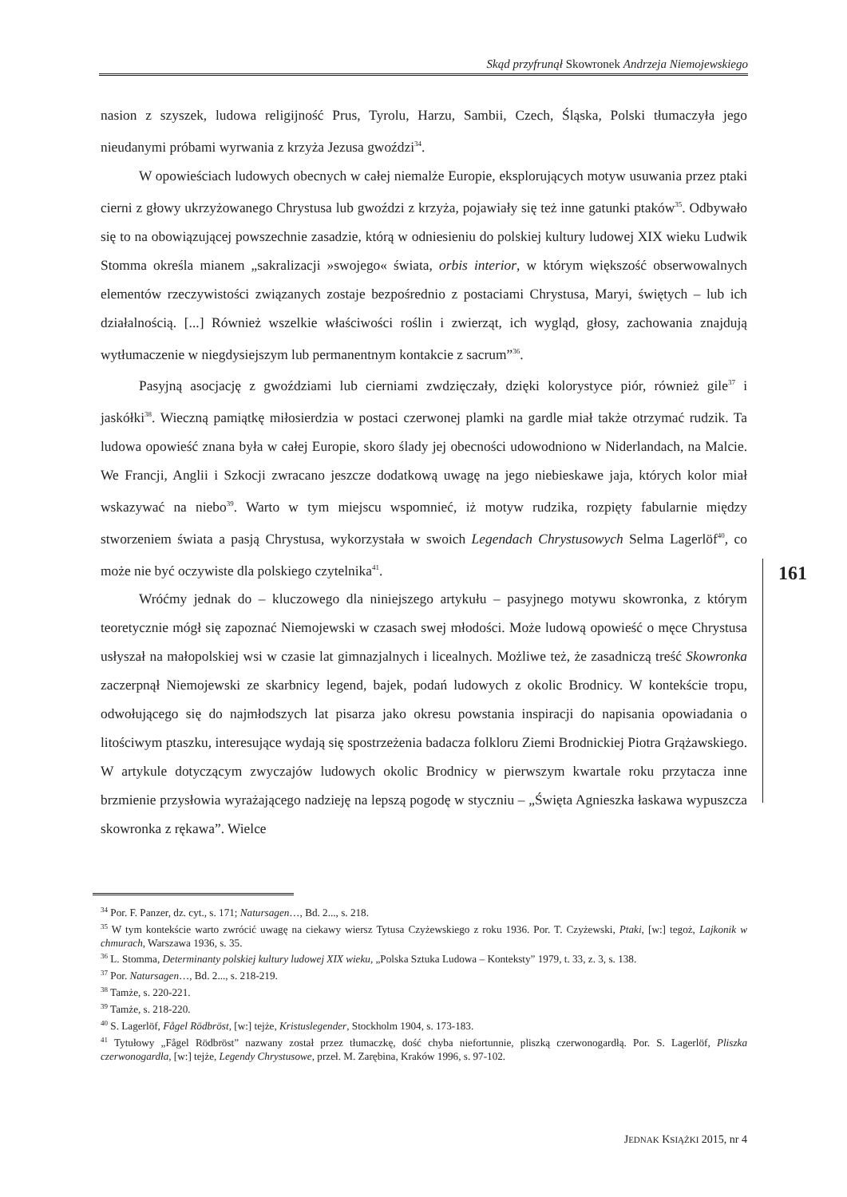Skąd przyfrunął Skowronek Andrzeja Niemojewskiego
nasion z szyszek, ludowa religijność Prus, Tyrolu, Harzu, Sambii, Czech, Śląska, Polski tłumaczyła jego nieudanymi próbami wyrwania z krzyża Jezusa gwoździ<sup>34</sup>.
W opowieściach ludowych obecnych w całej niemalże Europie, eksplorujących motyw usuwania przez ptaki cierni z głowy ukrzyżowanego Chrystusa lub gwoździ z krzyża, pojawiały się też inne gatunki ptaków<sup>35</sup>. Odbywało się to na obowiązującej powszechnie zasadzie, którą w odniesieniu do polskiej kultury ludowej XIX wieku Ludwik Stomma określa mianem „sakralizacji »swojego« świata, orbis interior, w którym większość obserwowalnych elementów rzeczywistości związanych zostaje bezpośrednio z postaciami Chrystusa, Maryi, świętych – lub ich działalnością. [...] Również wszelkie właściwości roślin i zwierząt, ich wygląd, głosy, zachowania znajdują wytłumaczenie w niegdysiejszym lub permanentnym kontakcie z sacrum”<sup>36</sup>.
Pasyjną asocjację z gwoździami lub cierniami zwdzięczały, dzięki kolorystyce piór, również gile<sup>37</sup> i jaskółki<sup>38</sup>. Wieczną pamiątkę miłosierdzia w postaci czerwonej plamki na gardle miał także otrzymać rudzik. Ta ludowa opowieść znana była w całej Europie, skoro ślady jej obecności udowodniono w Niderlandach, na Malcie. We Francji, Anglii i Szkocji zwracano jeszcze dodatkową uwagę na jego niebieskawe jaja, których kolor miał wskazywać na niebo<sup>39</sup>. Warto w tym miejscu wspomnieć, iż motyw rudzika, rozpięty fabularnie między stworzeniem świata a pasją Chrystusa, wykorzystała w swoich Legendach Chrystusowych Selma Lagerlöf<sup>40</sup>, co może nie być oczywiste dla polskiego czytelnika<sup>41</sup>.
Wróćmy jednak do – kluczowego dla niniejszego artykułu – pasyjnego motywu skowronka, z którym teoretycznie mógł się zapoznać Niemojewski w czasach swej młodości. Może ludową opowieść o męce Chrystusa usłyszał na małopolskiej wsi w czasie lat gimnazjalnych i licealnych. Możliwe też, że zasadniczą treść Skowronka zaczerpnął Niemojewski ze skarbnicy legend, bajek, podań ludowych z okolic Brodnicy. W kontekście tropu, odwołującego się do najmłodszych lat pisarza jako okresu powstania inspiracji do napisania opowiadania o litościwym ptaszku, interesujące wydają się spostrzeżenia badacza folkloru Ziemi Brodnickiej Piotra Grążawskiego. W artykule dotyczącym zwyczajów ludowych okolic Brodnicy w pierwszym kwartale roku przytacza inne brzmienie przysłowia wyrażającego nadzieję na lepszą pogodę w styczniu – „Święta Agnieszka łaskawa wypuszcza skowronka z rękawa”. Wielce
161
<sup>34</sup> Por. F. Panzer, dz. cyt., s. 171; Natursagen…, Bd. 2..., s. 218.
<sup>35</sup> W tym kontekście warto zwrócić uwagę na ciekawy wiersz Tytusa Czyżewskiego z roku 1936. Por. T. Czyżewski, Ptaki, [w:] tegoż, Lajkonik w chmurach, Warszawa 1936, s. 35.
<sup>36</sup> L. Stomma, Determinanty polskiej kultury ludowej XIX wieku, „Polska Sztuka Ludowa – Konteksty” 1979, t. 33, z. 3, s. 138.
<sup>37</sup> Por. Natursagen…, Bd. 2..., s. 218-219.
<sup>38</sup> Tamże, s. 220-221.
<sup>39</sup> Tamże, s. 218-220.
<sup>40</sup> S. Lagerlöf, Fågel Rödbröst, [w:] tejże, Kristuslegender, Stockholm 1904, s. 173-183.
<sup>41</sup> Tytułowy „Fågel Rödbröst” nazwany został przez tłumaczkę, dość chyba niefortunnie, pliszką czerwonogardłą. Por. S. Lagerlöf, Pliszka czerwonogardła, [w:] tejże, Legendy Chrystusowe, przeł. M. Zarębina, Kraków 1996, s. 97-102.
JEDNAK KSIĄŻKI 2015, nr 4